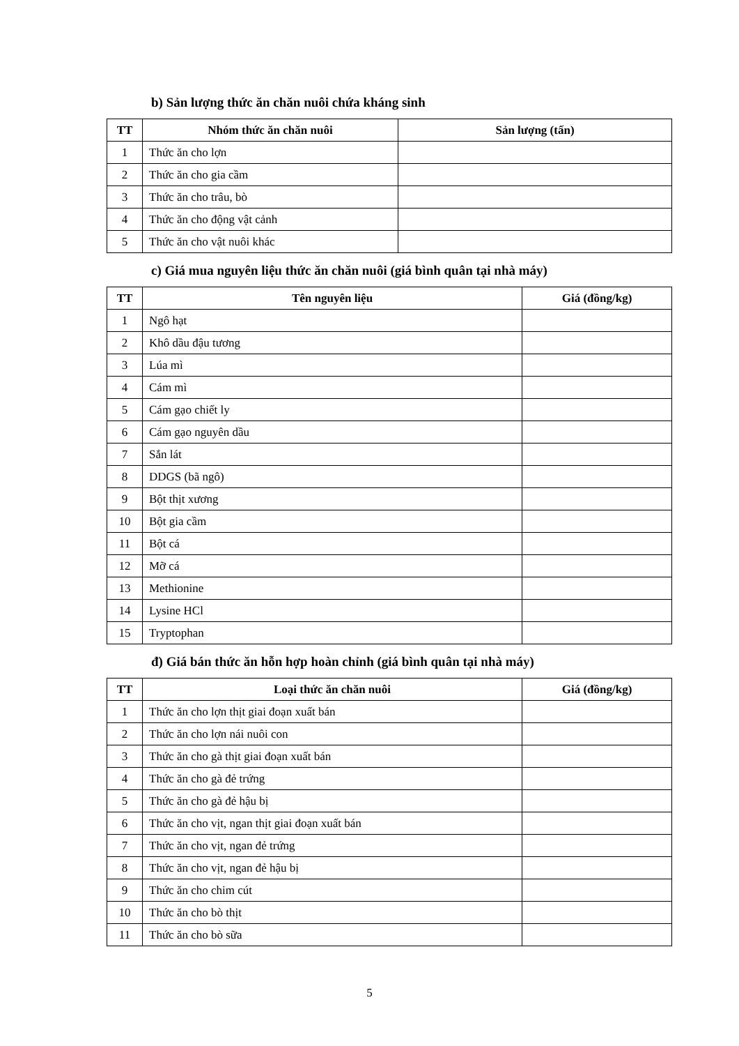b) Sản lượng thức ăn chăn nuôi chứa kháng sinh
| TT | Nhóm thức ăn chăn nuôi | Sản lượng (tấn) |
| --- | --- | --- |
| 1 | Thức ăn cho lợn | |
| 2 | Thức ăn cho gia cầm | |
| 3 | Thức ăn cho trâu, bò | |
| 4 | Thức ăn cho động vật cảnh | |
| 5 | Thức ăn cho vật nuôi khác | |
c) Giá mua nguyên liệu thức ăn chăn nuôi (giá bình quân tại nhà máy)
| TT | Tên nguyên liệu | Giá (đồng/kg) |
| --- | --- | --- |
| 1 | Ngô hạt | |
| 2 | Khô dầu đậu tương | |
| 3 | Lúa mì | |
| 4 | Cám mì | |
| 5 | Cám gạo chiết ly | |
| 6 | Cám gạo nguyên dầu | |
| 7 | Sắn lát | |
| 8 | DDGS (bã ngô) | |
| 9 | Bột thịt xương | |
| 10 | Bột gia cầm | |
| 11 | Bột cá | |
| 12 | Mỡ cá | |
| 13 | Methionine | |
| 14 | Lysine HCl | |
| 15 | Tryptophan | |
đ) Giá bán thức ăn hỗn hợp hoàn chỉnh (giá bình quân tại nhà máy)
| TT | Loại thức ăn chăn nuôi | Giá (đồng/kg) |
| --- | --- | --- |
| 1 | Thức ăn cho lợn thịt giai đoạn xuất bán | |
| 2 | Thức ăn cho lợn nái nuôi con | |
| 3 | Thức ăn cho gà thịt giai đoạn xuất bán | |
| 4 | Thức ăn cho gà đẻ trứng | |
| 5 | Thức ăn cho gà đẻ hậu bị | |
| 6 | Thức ăn cho vịt, ngan thịt giai đoạn xuất bán | |
| 7 | Thức ăn cho vịt, ngan đẻ trứng | |
| 8 | Thức ăn cho vịt, ngan đẻ hậu bị | |
| 9 | Thức ăn cho chim cút | |
| 10 | Thức ăn cho bò thịt | |
| 11 | Thức ăn cho bò sữa | |
5